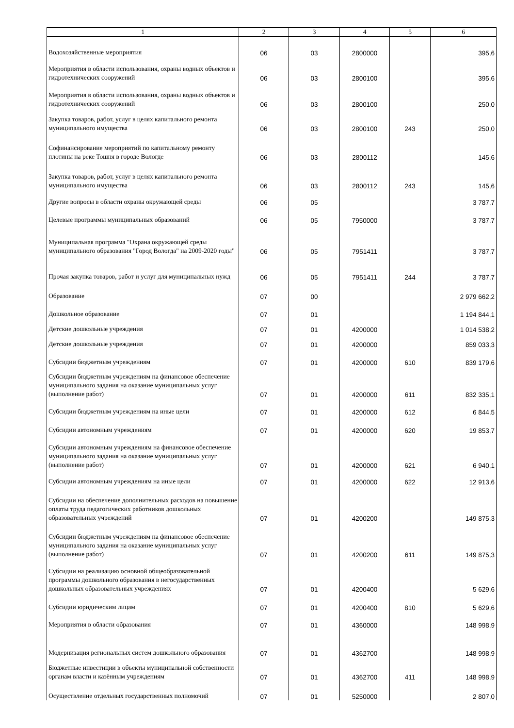| 1 | 2 | 3 | 4 | 5 | 6 |
| --- | --- | --- | --- | --- | --- |
| Водохозяйственные мероприятия | 06 | 03 | 2800000 | | 395,6 |
| Мероприятия в области использования, охраны водных объектов и гидротехнических сооружений | 06 | 03 | 2800100 | | 395,6 |
| Мероприятия в области использования, охраны водных объектов и гидротехнических сооружений | 06 | 03 | 2800100 | | 250,0 |
| Закупка товаров, работ, услуг в целях капитального ремонта муниципального имущества | 06 | 03 | 2800100 | 243 | 250,0 |
| Софинансирование мероприятий по капитальному ремонту плотины на реке Тошня в городе Вологде | 06 | 03 | 2800112 | | 145,6 |
| Закупка товаров, работ, услуг в целях капитального ремонта муниципального имущества | 06 | 03 | 2800112 | 243 | 145,6 |
| Другие вопросы в области охраны окружающей среды | 06 | 05 | | | 3 787,7 |
| Целевые программы муниципальных образований | 06 | 05 | 7950000 | | 3 787,7 |
| Муниципальная программа "Охрана окружающей среды муниципального образования "Город Вологда" на 2009-2020 годы" | 06 | 05 | 7951411 | | 3 787,7 |
| Прочая закупка товаров, работ и услуг для муниципальных нужд | 06 | 05 | 7951411 | 244 | 3 787,7 |
| Образование | 07 | 00 | | | 2 979 662,2 |
| Дошкольное образование | 07 | 01 | | | 1 194 844,1 |
| Детские дошкольные учреждения | 07 | 01 | 4200000 | | 1 014 538,2 |
| Детские дошкольные учреждения | 07 | 01 | 4200000 | | 859 033,3 |
| Субсидии бюджетным учреждениям | 07 | 01 | 4200000 | 610 | 839 179,6 |
| Субсидии бюджетным учреждениям на финансовое обеспечение муниципального задания на оказание муниципальных услуг (выполнение работ) | 07 | 01 | 4200000 | 611 | 832 335,1 |
| Субсидии бюджетным учреждениям на иные цели | 07 | 01 | 4200000 | 612 | 6 844,5 |
| Субсидии автономным учреждениям | 07 | 01 | 4200000 | 620 | 19 853,7 |
| Субсидии автономным учреждениям на финансовое обеспечение муниципального задания на оказание муниципальных услуг (выполнение работ) | 07 | 01 | 4200000 | 621 | 6 940,1 |
| Субсидии автономным учреждениям на иные цели | 07 | 01 | 4200000 | 622 | 12 913,6 |
| Субсидии на обеспечение дополнительных расходов на повышение оплаты труда педагогических работников дошкольных образовательных учреждений | 07 | 01 | 4200200 | | 149 875,3 |
| Субсидии бюджетным учреждениям на финансовое обеспечение муниципального задания на оказание муниципальных услуг (выполнение работ) | 07 | 01 | 4200200 | 611 | 149 875,3 |
| Субсидии на реализацию основной общеобразовательной программы дошкольного образования в негосударственных дошкольных образовательных учреждениях | 07 | 01 | 4200400 | | 5 629,6 |
| Субсидии юридическим лицам | 07 | 01 | 4200400 | 810 | 5 629,6 |
| Мероприятия в области образования | 07 | 01 | 4360000 | | 148 998,9 |
| Модернизация региональных систем дошкольного образования | 07 | 01 | 4362700 | | 148 998,9 |
| Бюджетные инвестиции в объекты муниципальной собственности органам власти и казённым учреждениям | 07 | 01 | 4362700 | 411 | 148 998,9 |
| Осуществление отдельных государственных полномочий | 07 | 01 | 5250000 | | 2 807,0 |